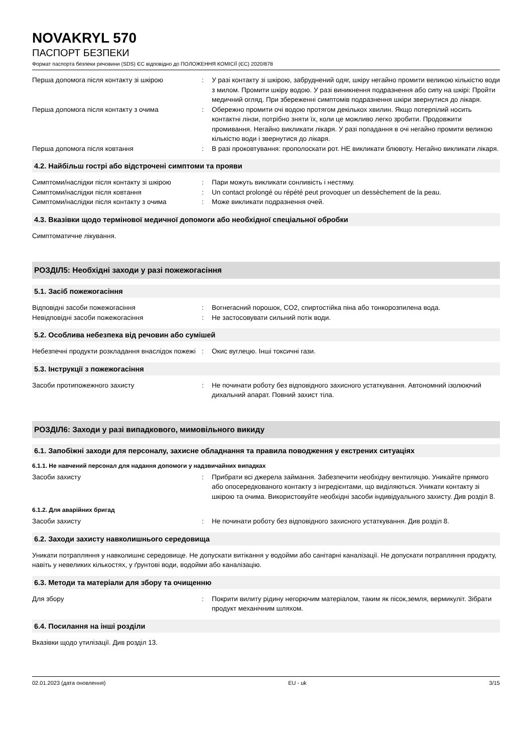NOVAKRYL 570
ПАСПОРТ БЕЗПЕКИ
Формат паспорта безпеки речовини (SDS) ЄС відповідно до ПОЛОЖЕННЯ КОМІСІЇ (ЄС) 2020/878
Перша допомога після контакту зі шкірою : У разі контакту зі шкірою, забруднений одяг, шкіру негайно промити великою кількістю води з милом. Промити шкіру водою. У разі виникнення подразнення або сипу на шкірі: Пройти медичний огляд. При збереженні симптомів подразнення шкіри звернутися до лікаря.
Перша допомога після контакту з очима : Обережно промити очі водою протягом декількох хвилин. Якщо потерпілий носить контактні лінзи, потрібно зняти їх, коли це можливо легко зробити. Продовжити промивання. Негайно викликати лікаря. У разі попадання в очі негайно промити великою кількістю води і звернутися до лікаря.
Перша допомога після ковтання : В разі проковтування: прополоскати рот. НЕ викликати блювоту. Негайно викликати лікаря.
4.2. Найбільш гострі або відстрочені симптоми та прояви
Симптоми/наслідки після контакту зі шкірою
: Пари можуть викликати сонливість і нестяму.
Симптоми/наслідки після ковтання : Un contact prolongé ou répété peut provoquer un dessèchement de la peau.
Симптоми/наслідки після контакту з очима : Може викликати подразнення очей.
4.3. Вказівки щодо термінової медичної допомоги або необхідної спеціальної обробки
Симптоматичне лікування.
РОЗДІЛ5: Необхідні заходи у разі пожежогасіння
5.1. Засіб пожежогасіння
Відповідні засоби пожежогасіння : Вогнегасний порошок, CO2, спиртостійка піна або тонкорозпилена вода.
Невідповідні засоби пожежогасіння : Не застосовувати сильний потік води.
5.2. Особлива небезпека від речовин або сумішей
Небезпечні продукти розкладання внаслідок пожежі
: Окис вуглецю. Інші токсичні гази.
5.3. Інструкції з пожежогасіння
Засоби протипожежного захисту : Не починати роботу без відповідного захисного устаткування. Автономний ізолюючий дихальний апарат. Повний захист тіла.
РОЗДІЛ6: Заходи у разі випадкового, мимовільного викиду
6.1. Запобіжні заходи для персоналу, захисне обладнання та правила поводження у екстрених ситуаціях
6.1.1. Не навчений персонал для надання допомоги у надзвичайних випадках
Засоби захисту : Прибрати всі джерела займання. Забезпечити необхідну вентиляцію. Уникайте прямого або опосередкованого контакту з інгредієнтами, що виділяються. Уникати контакту зі шкірою та очима. Використовуйте необхідні засоби індивідуального захисту. Див розділ 8.
6.1.2. Для аварійних бригад
Засоби захисту : Не починати роботу без відповідного захисного устаткування. Див розділ 8.
6.2. Заходи захисту навколишнього середовища
Уникати потрапляння у навколишнє середовище. Не допускати витікання у водойми або санітарні каналізації. Не допускати потрапляння продукту, навіть у невеликих кількостях, у ґрунтові води, водойми або каналізацію.
6.3. Методи та матеріали для збору та очищенню
Для збору : Покрити вилиту рідину негорючим матеріалом, таким як пісок,земля, вермикуліт. Зібрати продукт механічним шляхом.
6.4. Посилання на інші розділи
Вказівки щодо утилізації. Див розділ 13.
02.01.2023 (дата оновлення) EU - uk 3/15